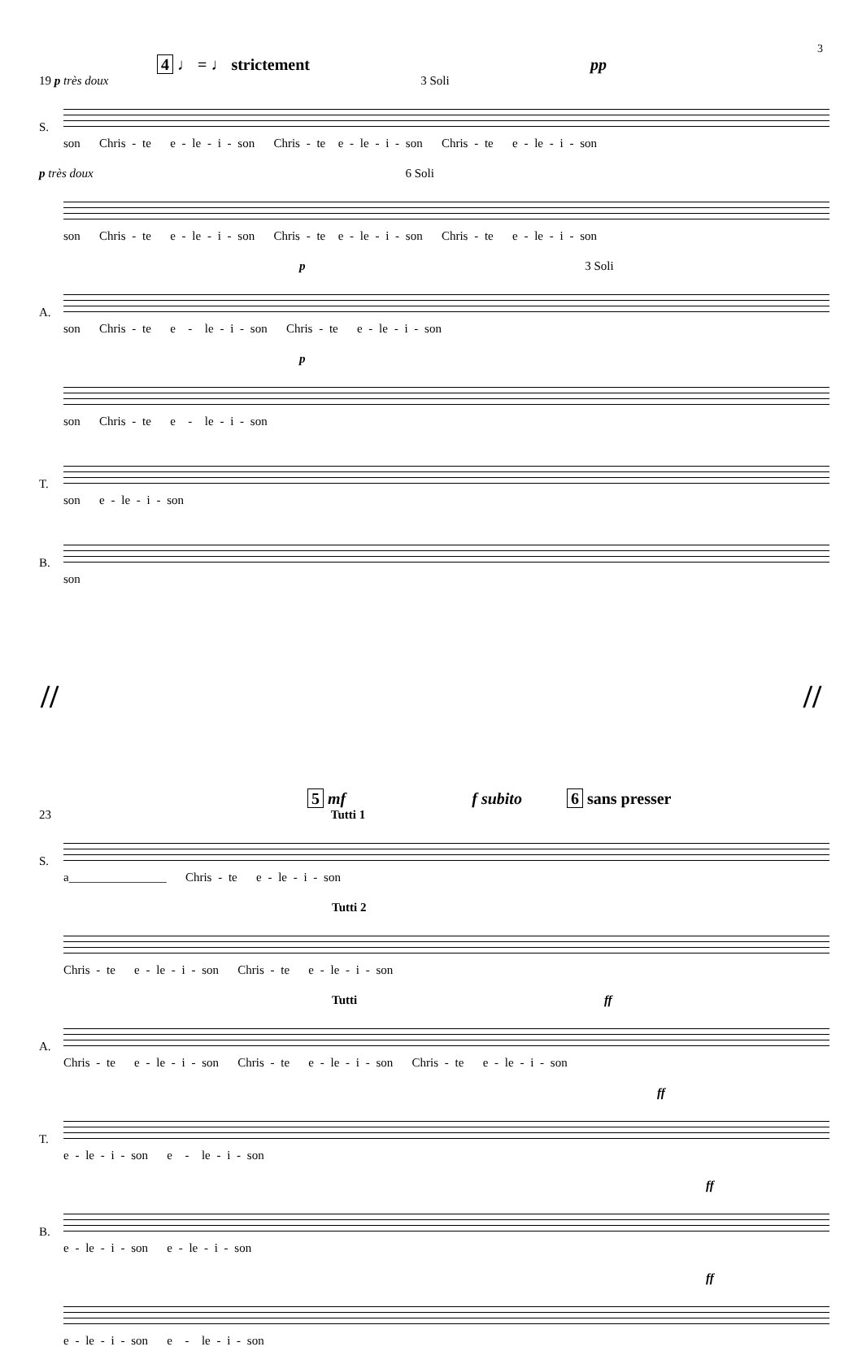3
4 ♩ = ♩ strictement pp
19 p très doux 3 Soli
S.
son Chris - te e - le - i - son Chris - te e - le - i - son Chris - te e - le - i - son
p très doux 6 Soli
son Chris - te e - le - i - son Chris - te e - le - i - son Chris - te e - le - i - son
p 3 Soli
A.
son Chris - te e - le - i - son Chris - te e - le - i - son
p
son Chris - te e - le - i - son
T.
son e - le - i - son
B.
son
// //
5 mf f subito 6 sans presser
23 Tutti 1
S.
a________________ Chris - te e - le - i - son
Tutti 2
Chris - te e - le - i - son Chris - te e - le - i - son
Tutti ff
A.
Chris - te e - le - i - son Chris - te e - le - i - son Chris - te e - le - i - son
ff
T.
e - le - i - son e - le - i - son
ff
B.
e - le - i - son e - le - i - son
ff
e - le - i - son e - le - i - son